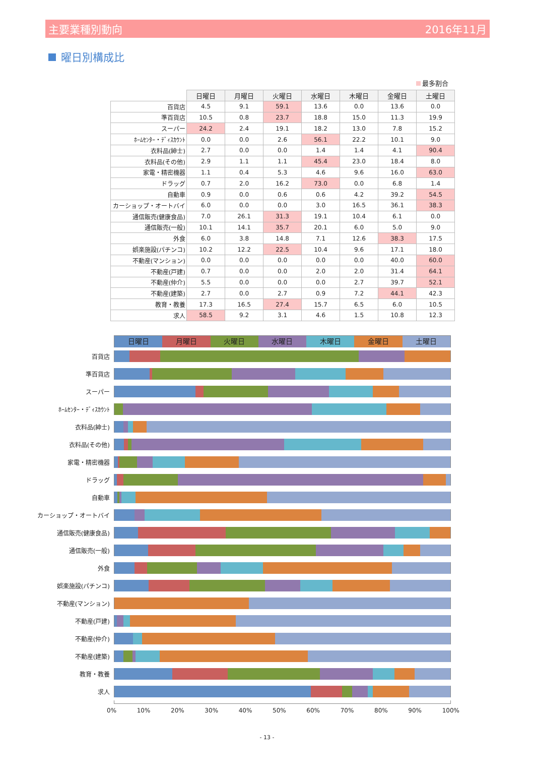主要業種別動向 2016年11月
曜日別構成比
最多割合
| | 日曜日 | 月曜日 | 火曜日 | 水曜日 | 木曜日 | 金曜日 | 土曜日 |
| --- | --- | --- | --- | --- | --- | --- | --- |
| 百貨店 | 4.5 | 9.1 | 59.1 | 13.6 | 0.0 | 13.6 | 0.0 |
| 準百貨店 | 10.5 | 0.8 | 23.7 | 18.8 | 15.0 | 11.3 | 19.9 |
| スーパー | 24.2 | 2.4 | 19.1 | 18.2 | 13.0 | 7.8 | 15.2 |
| ﾎｰﾑｾﾝﾀｰ・ﾃﾞｨｽｶｳﾝﾄ | 0.0 | 0.0 | 2.6 | 56.1 | 22.2 | 10.1 | 9.0 |
| 衣料品(紳士) | 2.7 | 0.0 | 0.0 | 1.4 | 1.4 | 4.1 | 90.4 |
| 衣料品(その他) | 2.9 | 1.1 | 1.1 | 45.4 | 23.0 | 18.4 | 8.0 |
| 家電・精密機器 | 1.1 | 0.4 | 5.3 | 4.6 | 9.6 | 16.0 | 63.0 |
| ドラッグ | 0.7 | 2.0 | 16.2 | 73.0 | 0.0 | 6.8 | 1.4 |
| 自動車 | 0.9 | 0.0 | 0.6 | 0.6 | 4.2 | 39.2 | 54.5 |
| カーショップ・オートバイ | 6.0 | 0.0 | 0.0 | 3.0 | 16.5 | 36.1 | 38.3 |
| 通信販売(健康食品) | 7.0 | 26.1 | 31.3 | 19.1 | 10.4 | 6.1 | 0.0 |
| 通信販売(一般) | 10.1 | 14.1 | 35.7 | 20.1 | 6.0 | 5.0 | 9.0 |
| 外食 | 6.0 | 3.8 | 14.8 | 7.1 | 12.6 | 38.3 | 17.5 |
| 娯楽施設(パチンコ) | 10.2 | 12.2 | 22.5 | 10.4 | 9.6 | 17.1 | 18.0 |
| 不動産(マンション) | 0.0 | 0.0 | 0.0 | 0.0 | 0.0 | 40.0 | 60.0 |
| 不動産(戸建) | 0.7 | 0.0 | 0.0 | 2.0 | 2.0 | 31.4 | 64.1 |
| 不動産(仲介) | 5.5 | 0.0 | 0.0 | 0.0 | 2.7 | 39.7 | 52.1 |
| 不動産(建築) | 2.7 | 0.0 | 2.7 | 0.9 | 7.2 | 44.1 | 42.3 |
| 教育・教養 | 17.3 | 16.5 | 27.4 | 15.7 | 6.5 | 6.0 | 10.5 |
| 求人 | 58.5 | 9.2 | 3.1 | 4.6 | 1.5 | 10.8 | 12.3 |
日曜日 月曜日 火曜日 水曜日 木曜日 金曜日 土曜日
百貨店
準百貨店
スーパー
ﾎｰﾑｾﾝﾀｰ・ﾃﾞｨｽｶｳﾝﾄ
衣料品(紳士)
衣料品(その他)
家電・精密機器
ドラッグ
自動車
カーショップ・オートバイ
通信販売(健康食品)
通信販売(一般)
外食
娯楽施設(パチンコ)
不動産(マンション)
不動産(戸建)
不動産(仲介)
不動産(建築)
教育・教養
求人
0% 10% 20% 30% 40% 50% 60% 70% 80% 90% 100%
- 13 -